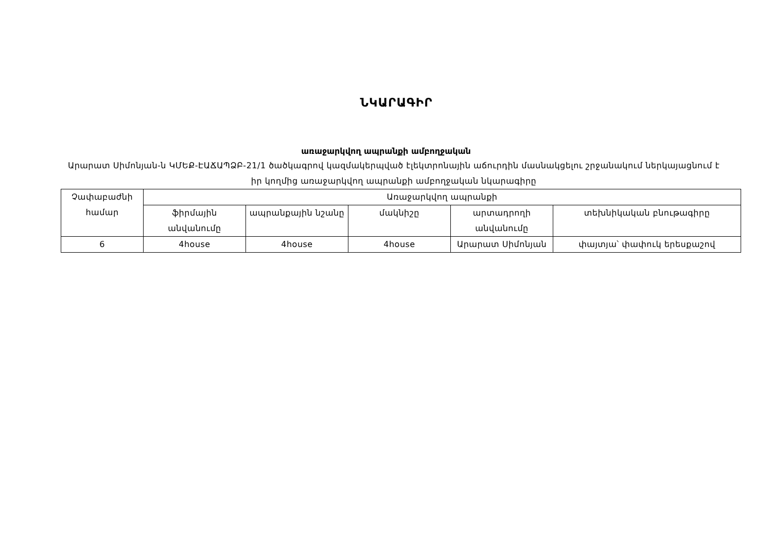ՆԿԱՐԱԳԻՐ
առաջարկվող ապրանքի ամբողջական
Արարատ Սիմոնյան-ն ԿՄԵՔ-ԷԱՃԱՊՁԲ-21/1 ծածկագրով կազմակերպված էլեկտրոնային աճուրդին մասնակցելու շրջանակում ներկայացնում է իր կողմից առաջարկվող ապրանքի ամբողջական նկարագիրը
| Չափաբաժնի համար | Առաջարկվող ապրանքի | | | | |
| --- | --- | --- | --- | --- | --- |
| | ֆիրմային անվանումը | ապրանքային նշանը | մակնիշը | արտադրողի անվանումը | տեխնիկական բնութագիրը |
| 6 | 4house | 4house | 4house | Արարատ Սիմոնյան | փայտյա՝ փափուկ երեսքաշով |